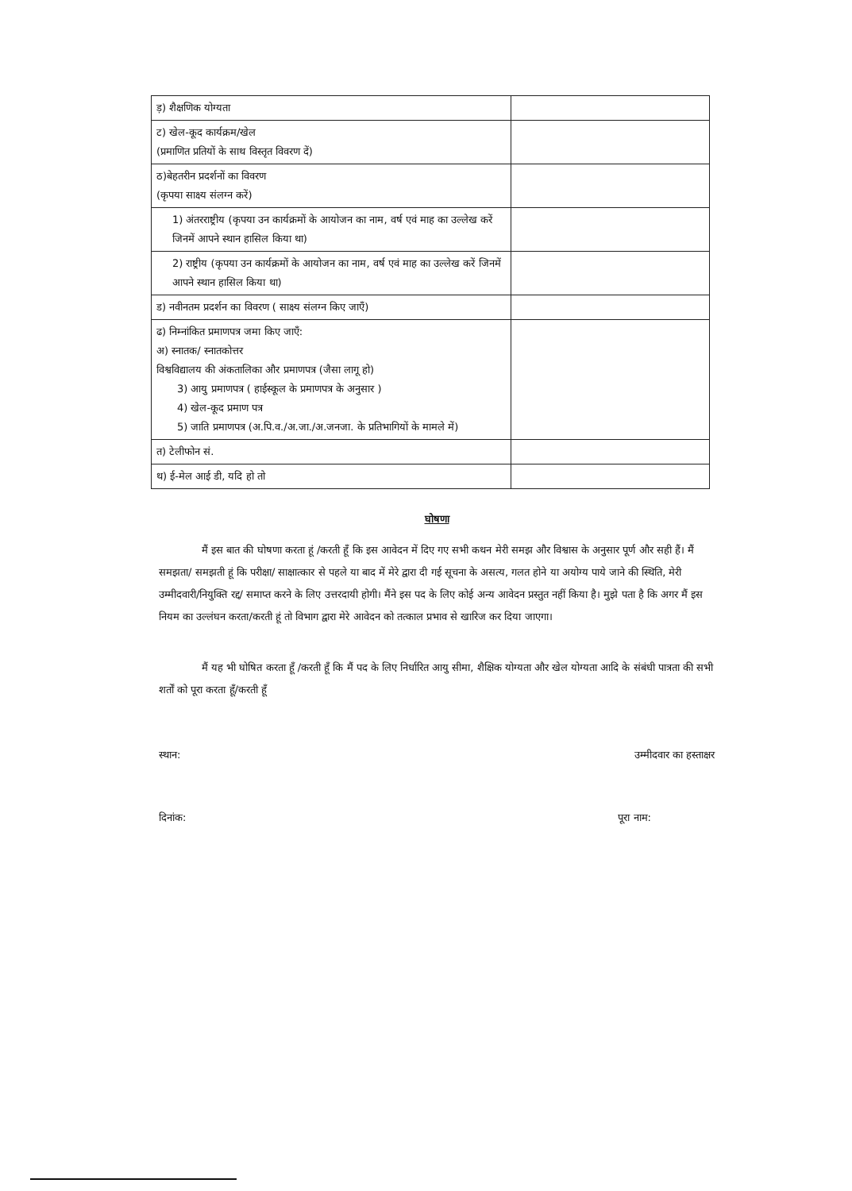| ड़) शैक्षणिक योग्यता | |
| ट) खेल-कूद कार्यक्रम/खेल (प्रमाणित प्रतियों के साथ विस्तृत विवरण दें) | |
| ठ)बेहतरीन प्रदर्शनों का विवरण (कृपया साक्ष्य संलग्न करें) | |
| 1) अंतरराष्ट्रीय (कृपया उन कार्यक्रमों के आयोजन का नाम, वर्ष एवं माह का उल्लेख करें जिनमें आपने स्थान हासिल किया था) | |
| 2) राष्ट्रीय (कृपया उन कार्यक्रमों के आयोजन का नाम, वर्ष एवं माह का उल्लेख करें जिनमें आपने स्थान हासिल किया था) | |
| ड) नवीनतम प्रदर्शन का विवरण ( साक्ष्य संलग्न किए जाएँ) | |
| ढ) निम्नांकित प्रमाणपत्र जमा किए जाएँ: अ) स्नातक/ स्नातकोत्तर विश्वविद्यालय की अंकतालिका और प्रमाणपत्र (जैसा लागू हो) 3) आयु प्रमाणपत्र ( हाईस्कूल के प्रमाणपत्र के अनुसार ) 4) खेल-कूद प्रमाण पत्र 5) जाति प्रमाणपत्र (अ.पि.व./अ.जा./अ.जनजा. के प्रतिभागियों के मामले में) | |
| त) टेलीफोन सं. | |
| थ) ई-मेल आई डी, यदि हो तो | |
घोषणा
मैं इस बात की घोषणा करता हूं /करती हूँ कि इस आवेदन में दिए गए सभी कथन मेरी समझ और विश्वास के अनुसार पूर्ण और सही हैं। मैं समझता/ समझती हूं कि परीक्षा/ साक्षात्कार से पहले या बाद में मेरे द्वारा दी गई सूचना के असत्य, गलत होने या अयोग्य पाये जाने की स्थिति, मेरी उम्मीदवारी/नियुक्ति रद्द/ समाप्त करने के लिए उत्तरदायी होगी। मैंने इस पद के लिए कोई अन्य आवेदन प्रस्तुत नहीं किया है। मुझे पता है कि अगर मैं इस नियम का उल्लंघन करता/करती हूं तो विभाग द्वारा मेरे आवेदन को तत्काल प्रभाव से खारिज कर दिया जाएगा।
मैं यह भी घोषित करता हूँ /करती हूँ कि मैं पद के लिए निर्धारित आयु सीमा, शैक्षिक योग्यता और खेल योग्यता आदि के संबंधी पात्रता की सभी शर्तों को पूरा करता हूँ/करती हूँ
स्थान: उम्मीदवार का हस्ताक्षर
दिनांक: पूरा नाम: